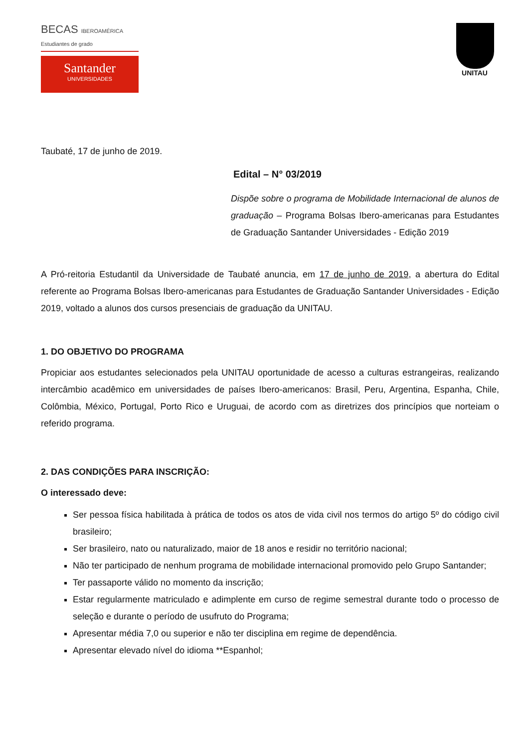BECAS IBEROAMÉRICA
Estudiantes de grado
Santander
UNIVERSIDADES
UNITAU
Taubaté, 17 de junho de 2019.
Edital – N° 03/2019
Dispõe sobre o programa de Mobilidade Internacional de alunos de graduação – Programa Bolsas Ibero-americanas para Estudantes de Graduação Santander Universidades - Edição 2019
A Pró-reitoria Estudantil da Universidade de Taubaté anuncia, em 17 de junho de 2019, a abertura do Edital referente ao Programa Bolsas Ibero-americanas para Estudantes de Graduação Santander Universidades - Edição 2019, voltado a alunos dos cursos presenciais de graduação da UNITAU.
1. DO OBJETIVO DO PROGRAMA
Propiciar aos estudantes selecionados pela UNITAU oportunidade de acesso a culturas estrangeiras, realizando intercâmbio acadêmico em universidades de países Ibero-americanos: Brasil, Peru, Argentina, Espanha, Chile, Colômbia, México, Portugal, Porto Rico e Uruguai, de acordo com as diretrizes dos princípios que norteiam o referido programa.
2. DAS CONDIÇÕES PARA INSCRIÇÃO:
O interessado deve:
Ser pessoa física habilitada à prática de todos os atos de vida civil nos termos do artigo 5º do código civil brasileiro;
Ser brasileiro, nato ou naturalizado, maior de 18 anos e residir no território nacional;
Não ter participado de nenhum programa de mobilidade internacional promovido pelo Grupo Santander;
Ter passaporte válido no momento da inscrição;
Estar regularmente matriculado e adimplente em curso de regime semestral durante todo o processo de seleção e durante o período de usufruto do Programa;
Apresentar média 7,0 ou superior e não ter disciplina em regime de dependência.
Apresentar elevado nível do idioma **Espanhol;